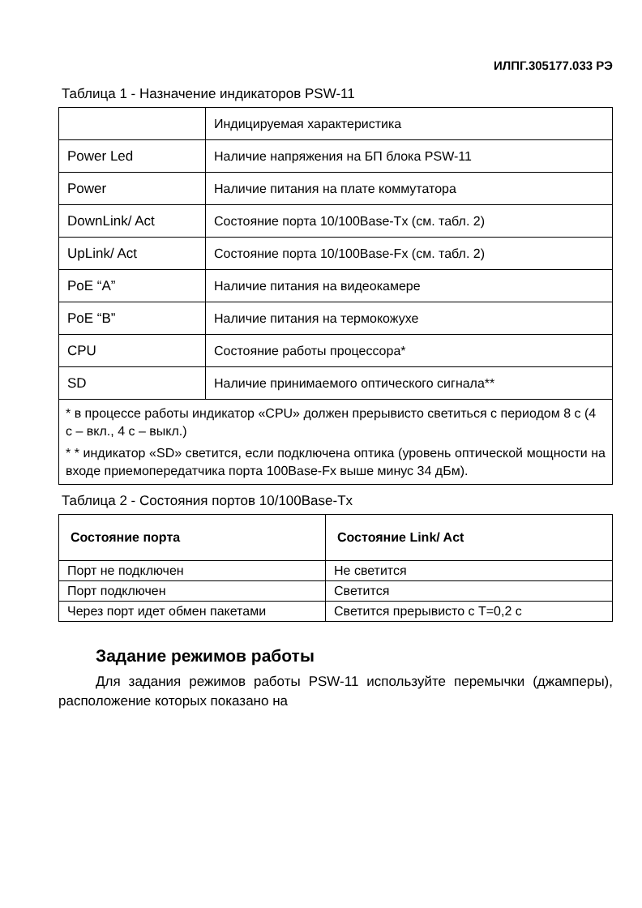ИЛПГ.305177.033 РЭ
Таблица 1 - Назначение индикаторов PSW-11
| | Индицируемая характеристика |
| Power Led | Наличие напряжения на БП блока PSW-11 |
| Power | Наличие питания на плате коммутатора |
| DownLink/ Act | Состояние порта 10/100Base-Tx (см. табл. 2) |
| UpLink/ Act | Состояние порта 10/100Base-Fx (см. табл. 2) |
| PoE “A” | Наличие питания на видеокамере |
| PoE “B” | Наличие питания на термокожухе |
| CPU | Состояние работы процессора* |
| SD | Наличие принимаемого оптического сигнала** |
| * в процессе работы индикатор «CPU» должен прерывисто светиться с периодом 8 с (4 с – вкл., 4 с – выкл.) * * индикатор «SD» светится, если подключена оптика (уровень оптической мощности на входе приемопередатчика порта 100Base-Fx выше минус 34 дБм). | |
Таблица 2 - Состояния портов 10/100Base-Tx
| Состояние порта | Состояние Link/ Act |
| --- | --- |
| Порт не подключен | Не светится |
| Порт подключен | Светится |
| Через порт идет обмен пакетами | Светится прерывисто с T=0,2 с |
Задание режимов работы
Для задания режимов работы PSW-11 используйте перемычки (джамперы), расположение которых показано на